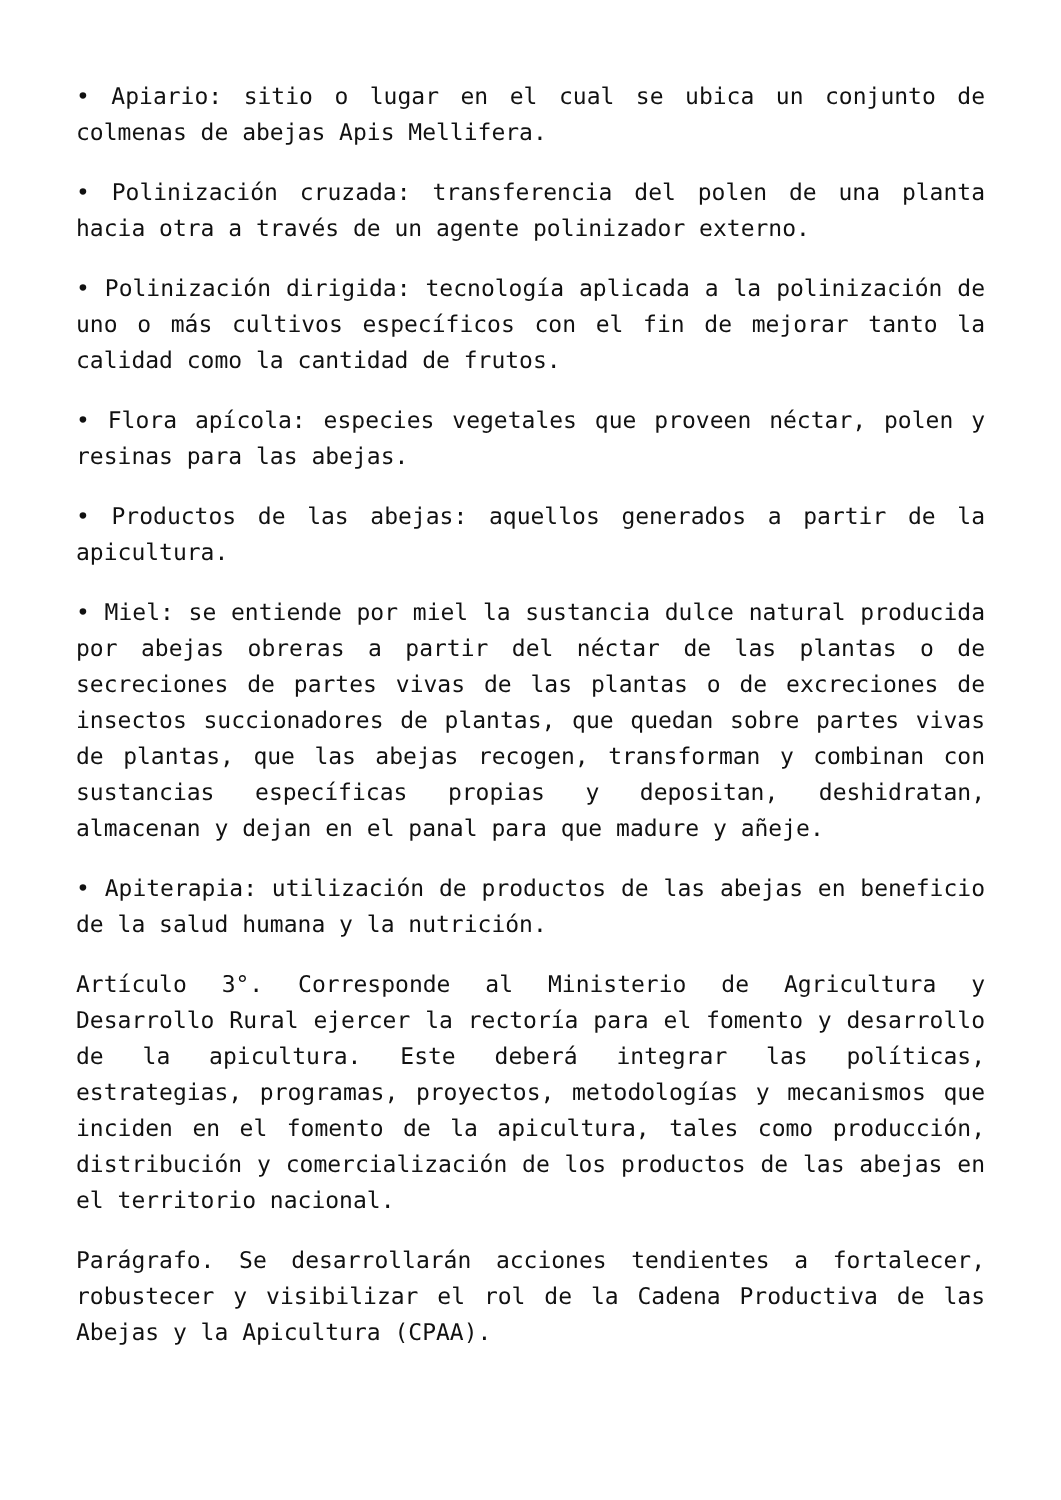• Apiario: sitio o lugar en el cual se ubica un conjunto de colmenas de abejas Apis Mellifera.
• Polinización cruzada: transferencia del polen de una planta hacia otra a través de un agente polinizador externo.
• Polinización dirigida: tecnología aplicada a la polinización de uno o más cultivos específicos con el fin de mejorar tanto la calidad como la cantidad de frutos.
• Flora apícola: especies vegetales que proveen néctar, polen y resinas para las abejas.
• Productos de las abejas: aquellos generados a partir de la apicultura.
• Miel: se entiende por miel la sustancia dulce natural producida por abejas obreras a partir del néctar de las plantas o de secreciones de partes vivas de las plantas o de excreciones de insectos succionadores de plantas, que quedan sobre partes vivas de plantas, que las abejas recogen, transforman y combinan con sustancias específicas propias y depositan, deshidratan, almacenan y dejan en el panal para que madure y añeje.
• Apiterapia: utilización de productos de las abejas en beneficio de la salud humana y la nutrición.
Artículo 3°. Corresponde al Ministerio de Agricultura y Desarrollo Rural ejercer la rectoría para el fomento y desarrollo de la apicultura. Este deberá integrar las políticas, estrategias, programas, proyectos, metodologías y mecanismos que inciden en el fomento de la apicultura, tales como producción, distribución y comercialización de los productos de las abejas en el territorio nacional.
Parágrafo. Se desarrollarán acciones tendientes a fortalecer, robustecer y visibilizar el rol de la Cadena Productiva de las Abejas y la Apicultura (CPAA).